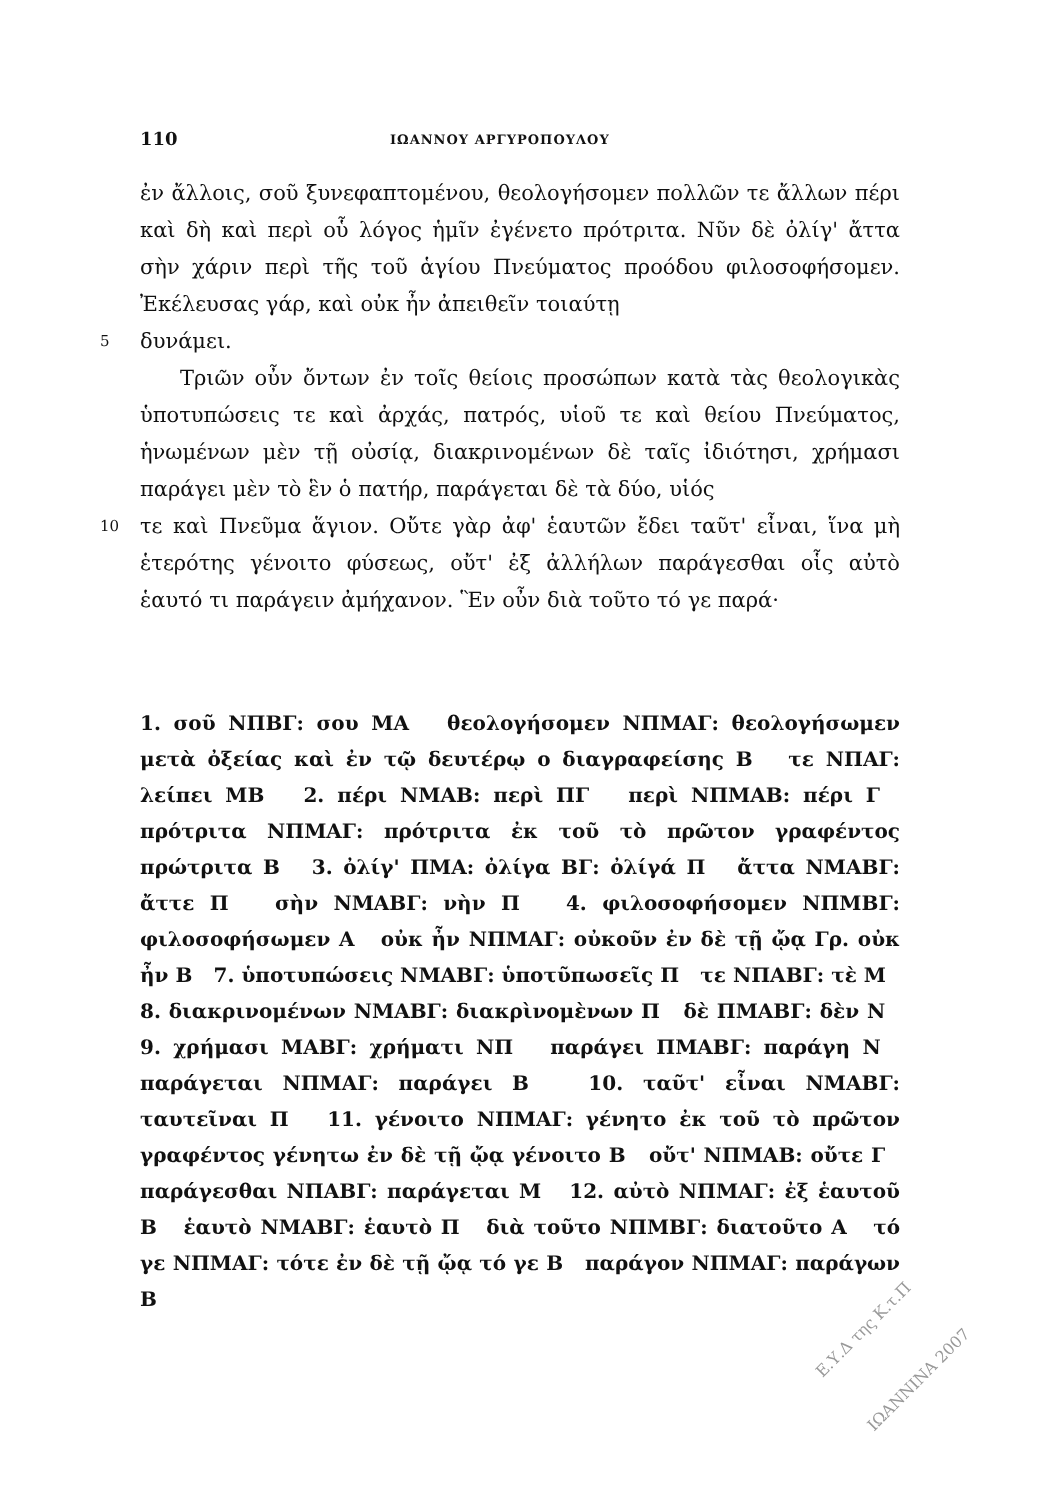110 ΙΩΑΝΝΟΥ ΑΡΓΥΡΟΠΟΥΛΟΥ
ἐν ἄλλοις, σοῦ ξυνεφαπτομένου, θεολογήσομεν πολλῶν τε ἄλλων πέρι καὶ δὴ καὶ περὶ οὗ λόγος ἡμῖν ἐγένετο πρότριτα. Νῦν δὲ ὀλίγ' ἄττα σὴν χάριν περὶ τῆς τοῦ ἁγίου Πνεύματος προόδου φιλοσοφήσομεν. Ἐκέλευσας γάρ, καὶ οὐκ ἦν ἀπειθεῖν τοιαύτῃ
5 δυνάμει.
Τριῶν οὖν ὄντων ἐν τοῖς θείοις προσώπων κατὰ τὰς θεολογικὰς ὑποτυπώσεις τε καὶ ἀρχάς, πατρός, υἱοῦ τε καὶ θείου Πνεύματος, ἡνωμένων μὲν τῇ οὐσίᾳ, διακρινομένων δὲ ταῖς ἰδιότησι, χρήμασι παράγει μὲν τὸ ἓν ὁ πατήρ, παράγεται δὲ τὰ δύο, υἱός
10 τε καὶ Πνεῦμα ἅγιον. Οὔτε γὰρ ἀφ' ἑαυτῶν ἔδει ταῦτ' εἶναι, ἵνα μὴ ἑτερότης γένοιτο φύσεως, οὔτ' ἐξ ἀλλήλων παράγεσθαι οἷς αὐτὸ ἑαυτό τι παράγειν ἀμήχανον. Ἓν οὖν διὰ τοῦτο τό γε παρά·
1. σοῦ ΝΠΒΓ: σου ΜΑ θεολογήσομεν ΝΠΜΑΓ: θεολογήσωμεν μετὰ ὀξείας καὶ ἐν τῷ δευτέρῳ ο διαγραφείσης Β τε ΝΠΑΓ: λείπει ΜΒ 2. πέρι ΝΜΑΒ: περὶ ΠΓ περὶ ΝΠΜΑΒ: πέρι Γ πρότριτα ΝΠΜΑΓ: πρότριτα ἐκ τοῦ τὸ πρῶτον γραφέντος πρώτριτα Β 3. ὀλίγ' ΠΜΑ: ὀλίγα ΒΓ: ὀλίγά Π ἄττα ΝΜΑΒΓ: ἄττε Π σὴν ΝΜΑΒΓ: νὴν Π 4. φιλοσοφήσομεν ΝΠΜΒΓ: φιλοσοφήσωμεν Α οὐκ ἦν ΝΠΜΑΓ: οὐκοῦν ἐν δὲ τῇ ᾤᾳ Γρ. οὐκ ἦν Β 7. ὑποτυπώσεις ΝΜΑΒΓ: ὑποτῦπωσεῖς Π τε ΝΠΑΒΓ: τὲ Μ 8. διακρινομένων ΝΜΑΒΓ: διακρὶνομὲνων Π δὲ ΠΜΑΒΓ: δὲν Ν 9. χρήμασι ΜΑΒΓ: χρήματι ΝΠ παράγει ΠΜΑΒΓ: παράγη Ν παράγεται ΝΠΜΑΓ: παράγει Β 10. ταῦτ' εἶναι ΝΜΑΒΓ: ταυτεῖναι Π 11. γένοιτο ΝΠΜΑΓ: γένητο ἐκ τοῦ τὸ πρῶτον γραφέντος γένητω ἐν δὲ τῇ ᾤᾳ γένοιτο Β οὔτ' ΝΠΜΑΒ: οὔτε Γ παράγεσθαι ΝΠΑΒΓ: παράγεται Μ 12. αὐτὸ ΝΠΜΑΓ: ἐξ ἑαυτοῦ Β ἑαυτὸ ΝΜΑΒΓ: ἑαυτὸ Π διὰ τοῦτο ΝΠΜΒΓ: διατοῦτο Α τό γε ΝΠΜΑΓ: τότε ἐν δὲ τῇ ᾤᾳ τό γε Β παράγον ΝΠΜΑΓ: παράγων Β
Ε.Υ.Δ της Κ.τ.Π
ΙΩΑΝΝΙΝΑ 2007